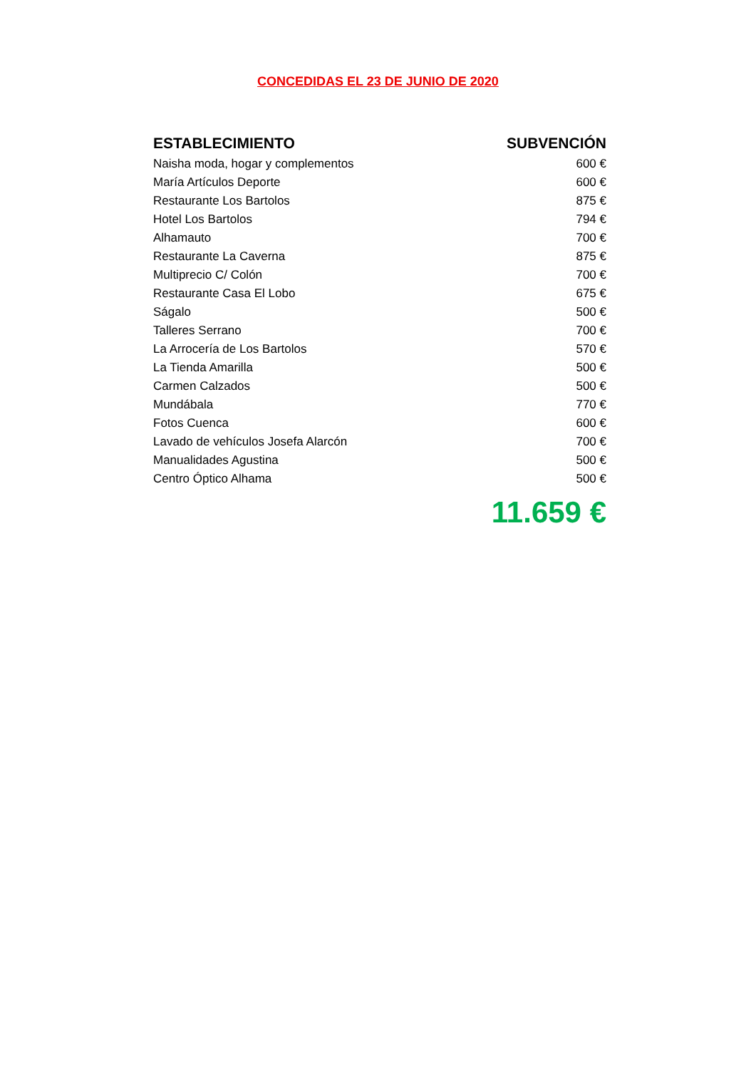CONCEDIDAS EL 23 DE JUNIO DE 2020
| ESTABLECIMIENTO | SUBVENCIÓN |
| --- | --- |
| Naisha moda, hogar y complementos | 600 € |
| María Artículos Deporte | 600 € |
| Restaurante Los Bartolos | 875 € |
| Hotel Los Bartolos | 794 € |
| Alhamauto | 700 € |
| Restaurante La Caverna | 875 € |
| Multiprecio C/ Colón | 700 € |
| Restaurante Casa El Lobo | 675 € |
| Ságalo | 500 € |
| Talleres Serrano | 700 € |
| La Arrocería de Los Bartolos | 570 € |
| La Tienda Amarilla | 500 € |
| Carmen Calzados | 500 € |
| Mundábala | 770 € |
| Fotos Cuenca | 600 € |
| Lavado de vehículos Josefa Alarcón | 700 € |
| Manualidades Agustina | 500 € |
| Centro Óptico Alhama | 500 € |
| | 11.659 € |